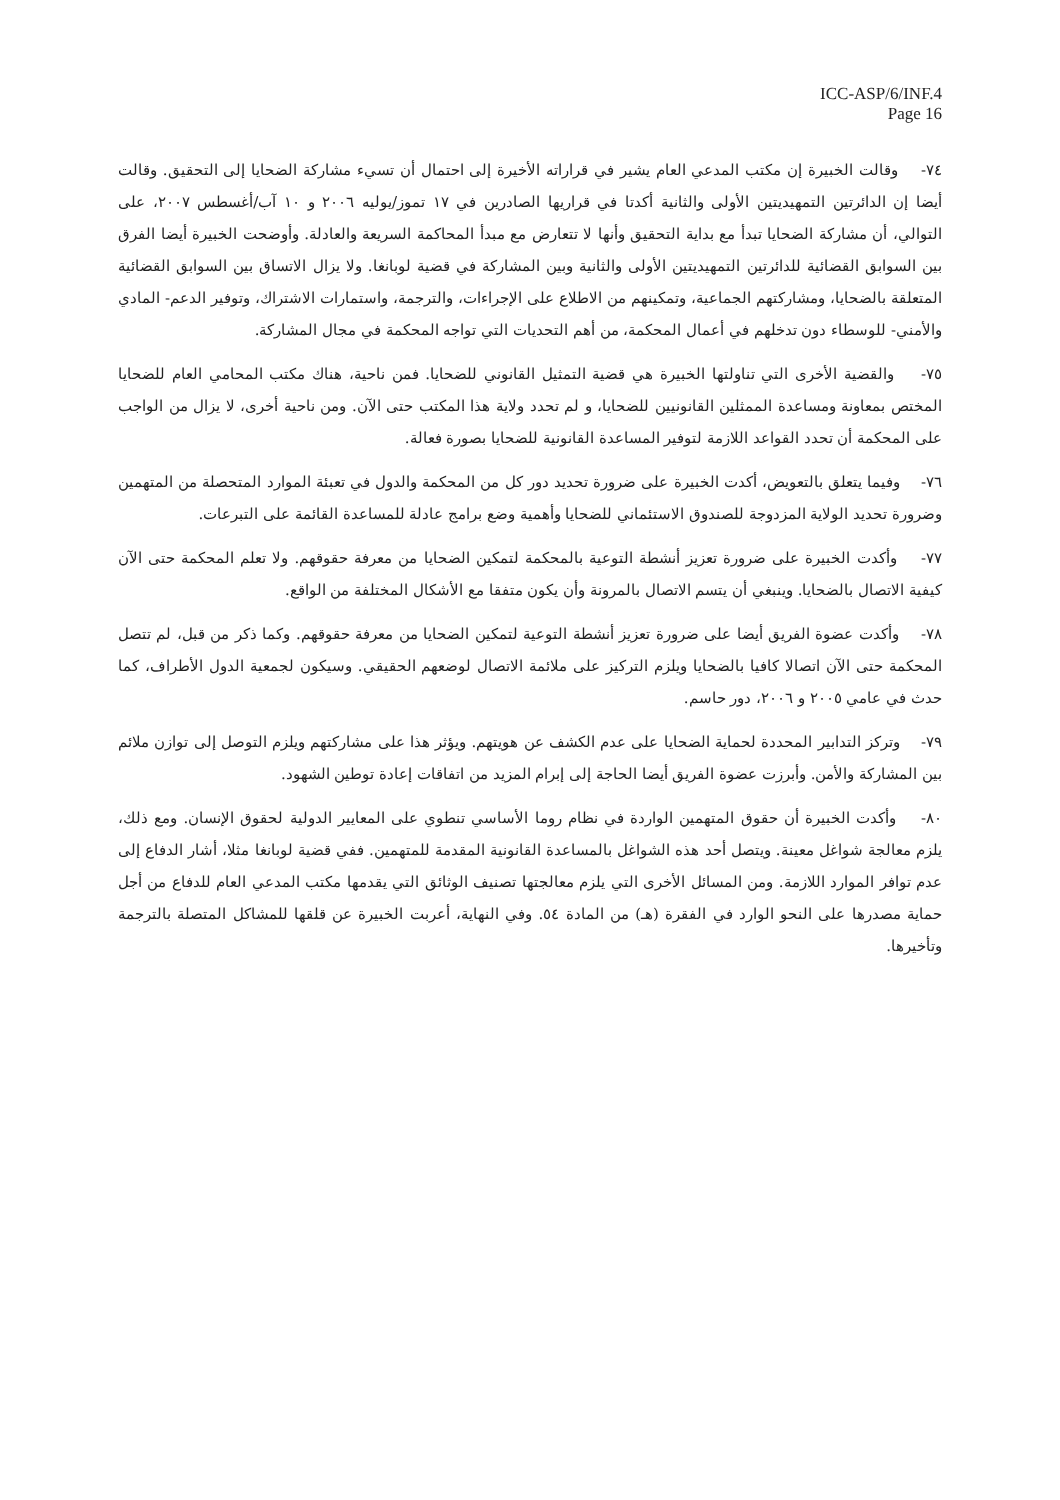ICC-ASP/6/INF.4
Page 16
٧٤- وقالت الخبيرة إن مكتب المدعي العام يشير في قراراته الأخيرة إلى احتمال أن تسيء مشاركة الضحايا إلى التحقيق. وقالت أيضا إن الدائرتين التمهيديتين الأولى والثانية أكدتا في قراريها الصادرين في ١٧ تموز/يوليه ٢٠٠٦ و ١٠ آب/أغسطس ٢٠٠٧، على التوالي، أن مشاركة الضحايا تبدأ مع بداية التحقيق وأنها لا تتعارض مع مبدأ المحاكمة السريعة والعادلة. وأوضحت الخبيرة أيضا الفرق بين السوابق القضائية للدائرتين التمهيديتين الأولى والثانية وبين المشاركة في قضية لوبانغا. ولا يزال الاتساق بين السوابق القضائية المتعلقة بالضحايا، ومشاركتهم الجماعية، وتمكينهم من الاطلاع على الإجراءات، والترجمة، واستمارات الاشتراك، وتوفير الدعم- المادي والأمني- للوسطاء دون تدخلهم في أعمال المحكمة، من أهم التحديات التي تواجه المحكمة في مجال المشاركة.
٧٥- والقضية الأخرى التي تناولتها الخبيرة هي قضية التمثيل القانوني للضحايا. فمن ناحية، هناك مكتب المحامي العام للضحايا المختص بمعاونة ومساعدة الممثلين القانونيين للضحايا، و لم تحدد ولاية هذا المكتب حتى الآن. ومن ناحية أخرى، لا يزال من الواجب على المحكمة أن تحدد القواعد اللازمة لتوفير المساعدة القانونية للضحايا بصورة فعالة.
٧٦- وفيما يتعلق بالتعويض، أكدت الخبيرة على ضرورة تحديد دور كل من المحكمة والدول في تعبئة الموارد المتحصلة من المتهمين وضرورة تحديد الولاية المزدوجة للصندوق الاستئماني للضحايا وأهمية وضع برامج عادلة للمساعدة القائمة على التبرعات.
٧٧- وأكدت الخبيرة على ضرورة تعزيز أنشطة التوعية بالمحكمة لتمكين الضحايا من معرفة حقوقهم. ولا تعلم المحكمة حتى الآن كيفية الاتصال بالضحايا. وينبغي أن يتسم الاتصال بالمرونة وأن يكون متفقا مع الأشكال المختلفة من الواقع.
٧٨- وأكدت عضوة الفريق أيضا على ضرورة تعزيز أنشطة التوعية لتمكين الضحايا من معرفة حقوقهم. وكما ذكر من قبل، لم تتصل المحكمة حتى الآن اتصالا كافيا بالضحايا ويلزم التركيز على ملائمة الاتصال لوضعهم الحقيقي. وسيكون لجمعية الدول الأطراف، كما حدث في عامي ٢٠٠٥ و ٢٠٠٦، دور حاسم.
٧٩- وتركز التدابير المحددة لحماية الضحايا على عدم الكشف عن هويتهم. ويؤثر هذا على مشاركتهم ويلزم التوصل إلى توازن ملائم بين المشاركة والأمن. وأبرزت عضوة الفريق أيضا الحاجة إلى إبرام المزيد من اتفاقات إعادة توطين الشهود.
٨٠- وأكدت الخبيرة أن حقوق المتهمين الواردة في نظام روما الأساسي تنطوي على المعايير الدولية لحقوق الإنسان. ومع ذلك، يلزم معالجة شواغل معينة. ويتصل أحد هذه الشواغل بالمساعدة القانونية المقدمة للمتهمين. ففي قضية لوبانغا مثلا، أشار الدفاع إلى عدم توافر الموارد اللازمة. ومن المسائل الأخرى التي يلزم معالجتها تصنيف الوثائق التي يقدمها مكتب المدعي العام للدفاع من أجل حماية مصدرها على النحو الوارد في الفقرة (هـ) من المادة ٥٤. وفي النهاية، أعربت الخبيرة عن قلقها للمشاكل المتصلة بالترجمة وتأخيرها.